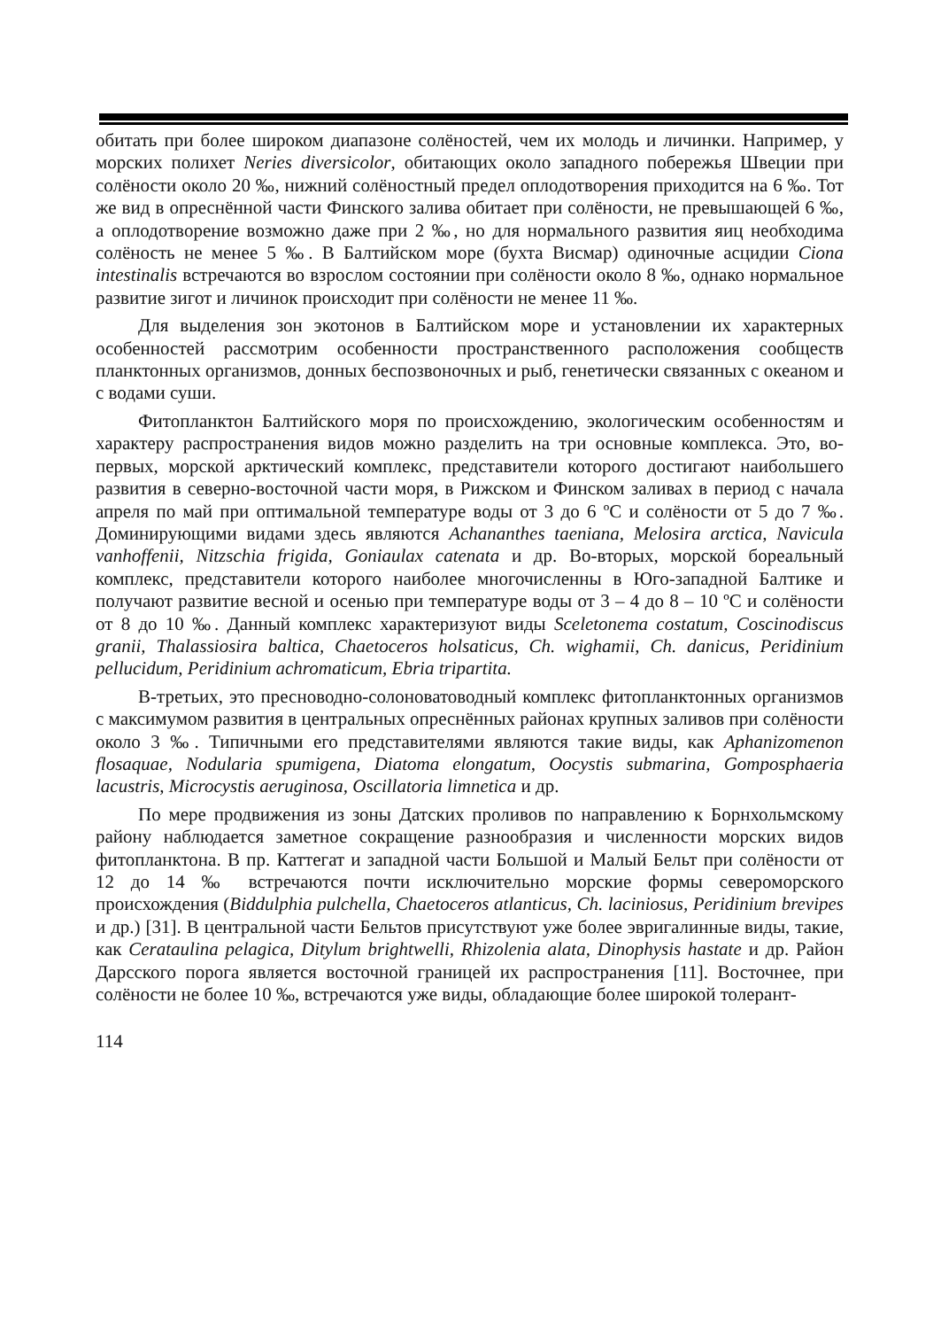обитать при более широком диапазоне солёностей, чем их молодь и личинки. Например, у морских полихет Neries diversicolor, обитающих около западного побережья Швеции при солёности около 20 ‰, нижний солёностный предел оплодотворения приходится на 6 ‰. Тот же вид в опреснённой части Финского залива обитает при солёности, не превышающей 6 ‰, а оплодотворение возможно даже при 2 ‰, но для нормального развития яиц необходима солёность не менее 5 ‰. В Балтийском море (бухта Висмар) одиночные асцидии Ciona intestinalis встречаются во взрослом состоянии при солёности около 8 ‰, однако нормальное развитие зигот и личинок происходит при солёности не менее 11 ‰.
Для выделения зон экотонов в Балтийском море и установлении их характерных особенностей рассмотрим особенности пространственного расположения сообществ планктонных организмов, донных беспозвоночных и рыб, генетически связанных с океаном и с водами суши.
Фитопланктон Балтийского моря по происхождению, экологическим особенностям и характеру распространения видов можно разделить на три основные комплекса. Это, во-первых, морской арктический комплекс, представители которого достигают наибольшего развития в северно-восточной части моря, в Рижском и Финском заливах в период с начала апреля по май при оптимальной температуре воды от 3 до 6 ºС и солёности от 5 до 7 ‰. Доминирующими видами здесь являются Achananthes taeniana, Melosira arctica, Navicula vanhoffenii, Nitzschia frigida, Goniaulax catenata и др. Во-вторых, морской бореальный комплекс, представители которого наиболее многочисленны в Юго-западной Балтике и получают развитие весной и осенью при температуре воды от 3 – 4 до 8 – 10 ºС и солёности от 8 до 10 ‰. Данный комплекс характеризуют виды Sceletonema costatum, Coscinodiscus granii, Thalassiosira baltica, Chaetoceros holsaticus, Ch. wighamii, Ch. danicus, Peridinium pellucidum, Peridinium achromaticum, Ebria tripartita.
В-третьих, это пресноводно-солоноватоводный комплекс фитопланктонных организмов с максимумом развития в центральных опреснённых районах крупных заливов при солёности около 3 ‰. Типичными его представителями являются такие виды, как Aphanizomenon flosaquae, Nodularia spumigena, Diatoma elongatum, Oocystis submarina, Gomposphaeria lacustris, Microcystis aeruginosa, Oscillatoria limnetica и др.
По мере продвижения из зоны Датских проливов по направлению к Борнхольмскому району наблюдается заметное сокращение разнообразия и численности морских видов фитопланктона. В пр. Каттегат и западной части Большой и Малый Бельт при солёности от 12 до 14 ‰ встречаются почти исключительно морские формы североморского происхождения (Biddulphia pulchella, Chaetoceros atlanticus, Ch. laciniosus, Peridinium brevipes и др.) [31]. В центральной части Бельтов присутствуют уже более эвригалинные виды, такие, как Cerataulina pelagica, Ditylum brightwelli, Rhizolenia alata, Dinophysis hastate и др. Район Дарсского порога является восточной границей их распространения [11]. Восточнее, при солёности не более 10 ‰, встречаются уже виды, обладающие более широкой толерант-
114